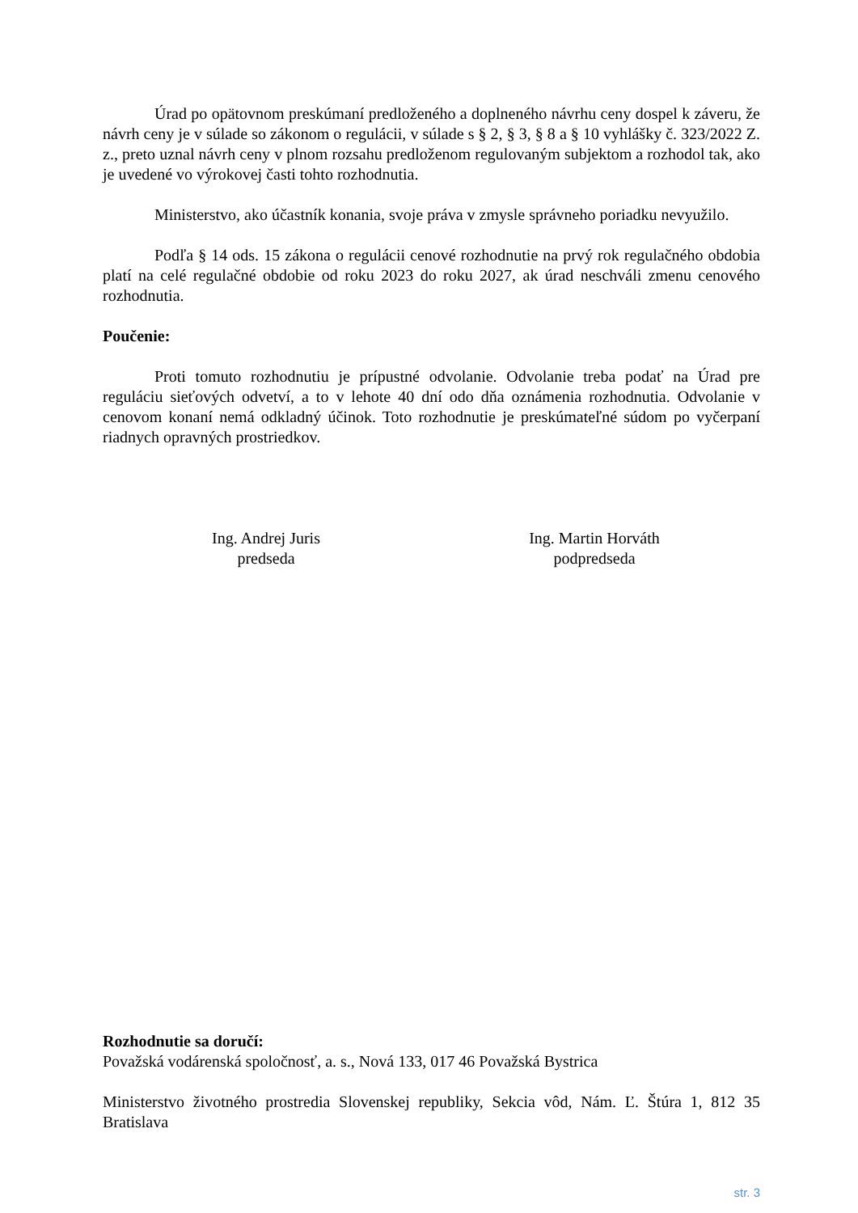Úrad po opätovnom preskúmaní predloženého a doplneného návrhu ceny dospel k záveru, že návrh ceny je v súlade so zákonom o regulácii, v súlade s § 2, § 3, § 8 a § 10 vyhlášky č. 323/2022 Z. z., preto uznal návrh ceny v plnom rozsahu predloženom regulovaným subjektom a rozhodol tak, ako je uvedené vo výrokovej časti tohto rozhodnutia.
Ministerstvo, ako účastník konania, svoje práva v zmysle správneho poriadku nevyužilo.
Podľa § 14 ods. 15 zákona o regulácii cenové rozhodnutie na prvý rok regulačného obdobia platí na celé regulačné obdobie od roku 2023 do roku 2027, ak úrad neschváli zmenu cenového rozhodnutia.
Poučenie:
Proti tomuto rozhodnutiu je prípustné odvolanie. Odvolanie treba podať na Úrad pre reguláciu sieťových odvetví, a to v lehote 40 dní odo dňa oznámenia rozhodnutia. Odvolanie v cenovom konaní nemá odkladný účinok. Toto rozhodnutie je preskúmateľné súdom po vyčerpaní riadnych opravných prostriedkov.
Ing. Andrej Juris
predseda
Ing. Martin Horváth
podpredseda
Rozhodnutie sa doručí:
Považská vodárenská spoločnosť, a. s., Nová 133, 017 46 Považská Bystrica
Ministerstvo životného prostredia Slovenskej republiky, Sekcia vôd, Nám. Ľ. Štúra 1, 812 35 Bratislava
str. 3